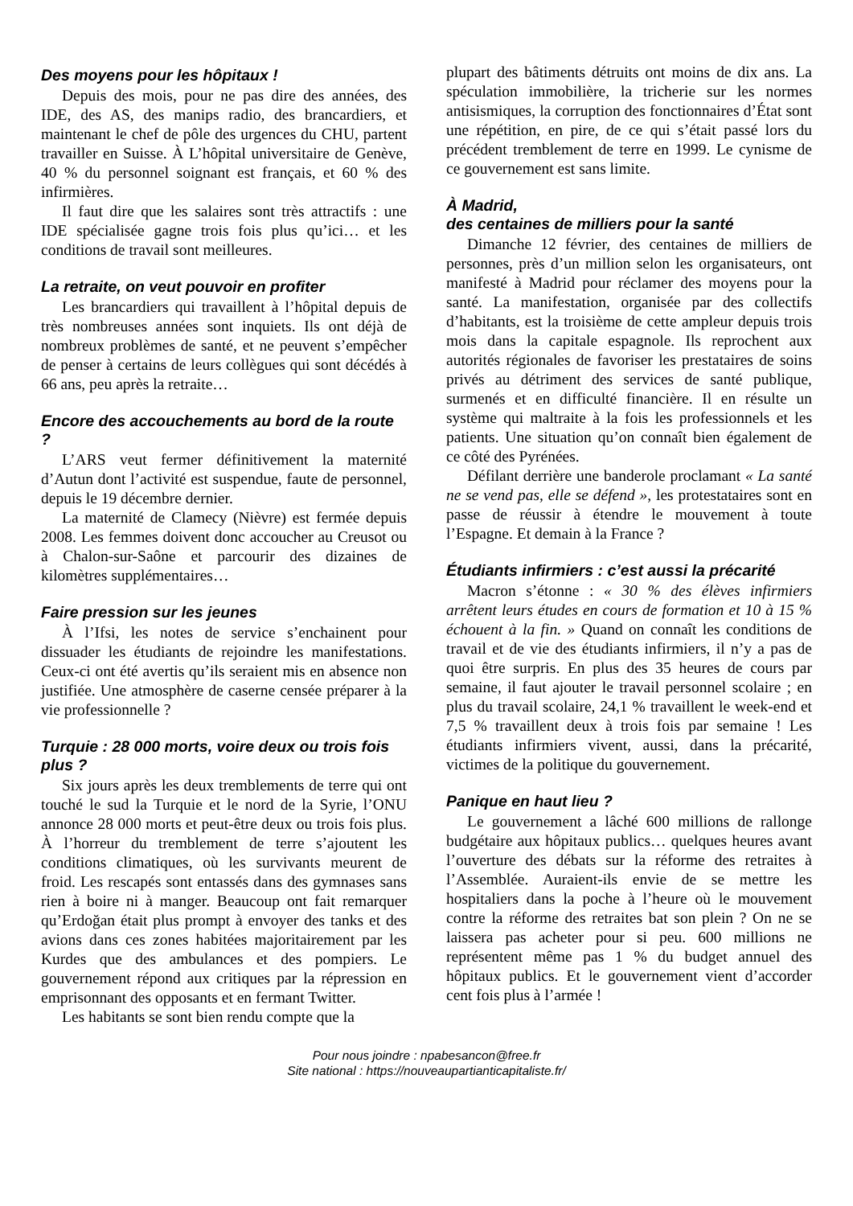Des moyens pour les hôpitaux !
Depuis des mois, pour ne pas dire des années, des IDE, des AS, des manips radio, des brancardiers, et maintenant le chef de pôle des urgences du CHU, partent travailler en Suisse. À L’hôpital universitaire de Genève, 40 % du personnel soignant est français, et 60 % des infirmières.
Il faut dire que les salaires sont très attractifs : une IDE spécialisée gagne trois fois plus qu’ici… et les conditions de travail sont meilleures.
La retraite, on veut pouvoir en profiter
Les brancardiers qui travaillent à l’hôpital depuis de très nombreuses années sont inquiets. Ils ont déjà de nombreux problèmes de santé, et ne peuvent s’empêcher de penser à certains de leurs collègues qui sont décédés à 66 ans, peu après la retraite…
Encore des accouchements au bord de la route ?
L’ARS veut fermer définitivement la maternité d’Autun dont l’activité est suspendue, faute de personnel, depuis le 19 décembre dernier.
La maternité de Clamecy (Nièvre) est fermée depuis 2008. Les femmes doivent donc accoucher au Creusot ou à Chalon-sur-Saône et parcourir des dizaines de kilomètres supplémentaires…
Faire pression sur les jeunes
À l’Ifsi, les notes de service s’enchainent pour dissuader les étudiants de rejoindre les manifestations. Ceux-ci ont été avertis qu’ils seraient mis en absence non justifiée. Une atmosphère de caserne censée préparer à la vie professionnelle ?
Turquie : 28 000 morts, voire deux ou trois fois plus ?
Six jours après les deux tremblements de terre qui ont touché le sud la Turquie et le nord de la Syrie, l’ONU annonce 28 000 morts et peut-être deux ou trois fois plus. À l’horreur du tremblement de terre s’ajoutent les conditions climatiques, où les survivants meurent de froid. Les rescapés sont entassés dans des gymnases sans rien à boire ni à manger. Beaucoup ont fait remarquer qu’Erdoğan était plus prompt à envoyer des tanks et des avions dans ces zones habitées majoritairement par les Kurdes que des ambulances et des pompiers. Le gouvernement répond aux critiques par la répression en emprisonnant des opposants et en fermant Twitter.
Les habitants se sont bien rendu compte que la
plupart des bâtiments détruits ont moins de dix ans. La spéculation immobilière, la tricherie sur les normes antisismiques, la corruption des fonctionnaires d’État sont une répétition, en pire, de ce qui s’était passé lors du précédent tremblement de terre en 1999. Le cynisme de ce gouvernement est sans limite.
À Madrid,
des centaines de milliers pour la santé
Dimanche 12 février, des centaines de milliers de personnes, près d’un million selon les organisateurs, ont manifesté à Madrid pour réclamer des moyens pour la santé. La manifestation, organisée par des collectifs d’habitants, est la troisième de cette ampleur depuis trois mois dans la capitale espagnole. Ils reprochent aux autorités régionales de favoriser les prestataires de soins privés au détriment des services de santé publique, surmenés et en difficulté financière. Il en résulte un système qui maltraite à la fois les professionnels et les patients. Une situation qu’on connaît bien également de ce côté des Pyrénées.
Défilant derrière une banderole proclamant « La santé ne se vend pas, elle se défend », les protestataires sont en passe de réussir à étendre le mouvement à toute l’Espagne. Et demain à la France ?
Étudiants infirmiers : c’est aussi la précarité
Macron s’étonne : « 30 % des élèves infirmiers arrêtent leurs études en cours de formation et 10 à 15 % échouent à la fin. » Quand on connaît les conditions de travail et de vie des étudiants infirmiers, il n’y a pas de quoi être surpris. En plus des 35 heures de cours par semaine, il faut ajouter le travail personnel scolaire ; en plus du travail scolaire, 24,1 % travaillent le week-end et 7,5 % travaillent deux à trois fois par semaine ! Les étudiants infirmiers vivent, aussi, dans la précarité, victimes de la politique du gouvernement.
Panique en haut lieu ?
Le gouvernement a lâché 600 millions de rallonge budgétaire aux hôpitaux publics… quelques heures avant l’ouverture des débats sur la réforme des retraites à l’Assemblée. Auraient-ils envie de se mettre les hospitaliers dans la poche à l’heure où le mouvement contre la réforme des retraites bat son plein ? On ne se laissera pas acheter pour si peu. 600 millions ne représentent même pas 1 % du budget annuel des hôpitaux publics. Et le gouvernement vient d’accorder cent fois plus à l’armée !
Pour nous joindre : npabesancon@free.fr
Site national : https://nouveaupartianticapitaliste.fr/